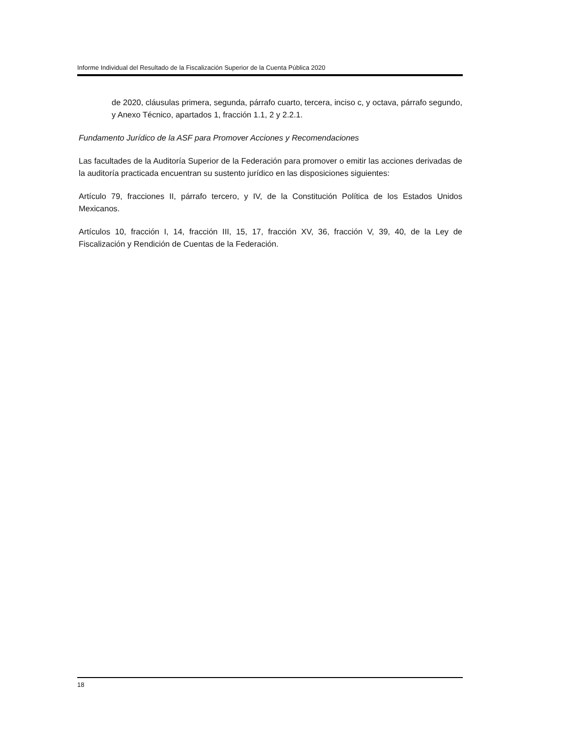Informe Individual del Resultado de la Fiscalización Superior de la Cuenta Pública 2020
de 2020, cláusulas primera, segunda, párrafo cuarto, tercera, inciso c, y octava, párrafo segundo, y Anexo Técnico, apartados 1, fracción 1.1, 2 y 2.2.1.
Fundamento Jurídico de la ASF para Promover Acciones y Recomendaciones
Las facultades de la Auditoría Superior de la Federación para promover o emitir las acciones derivadas de la auditoría practicada encuentran su sustento jurídico en las disposiciones siguientes:
Artículo 79, fracciones II, párrafo tercero, y IV, de la Constitución Política de los Estados Unidos Mexicanos.
Artículos 10, fracción I, 14, fracción III, 15, 17, fracción XV, 36, fracción V, 39, 40, de la Ley de Fiscalización y Rendición de Cuentas de la Federación.
18